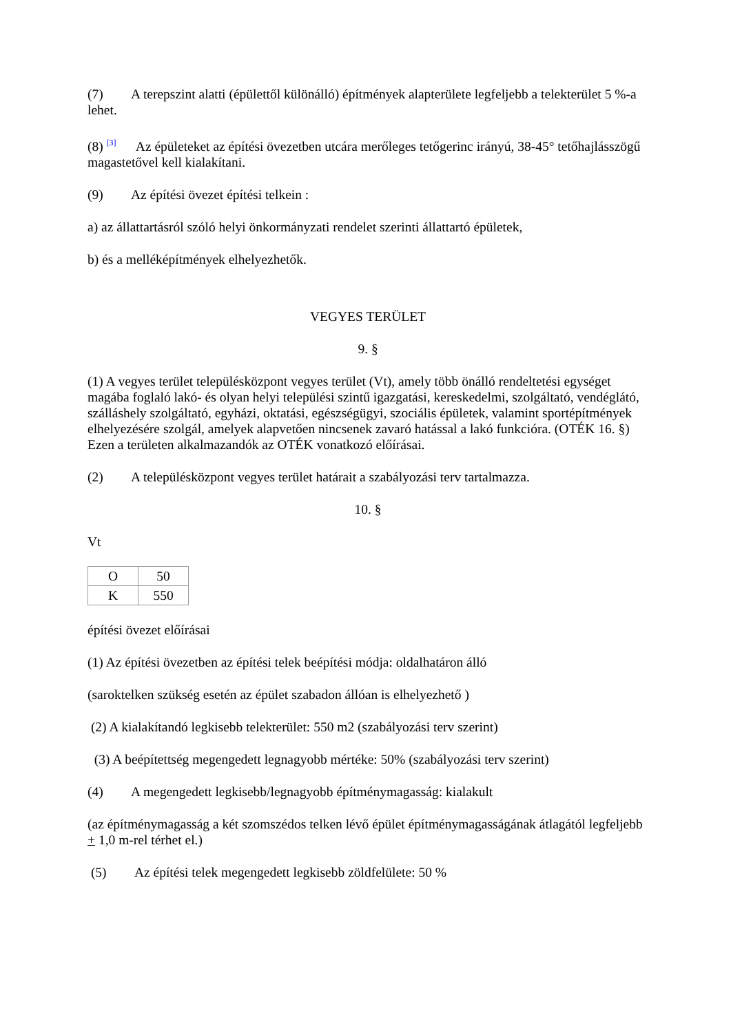(7) A terepszint alatti (épülettől különálló) építmények alapterülete legfeljebb a telekterület 5 %-a lehet.
(8) <sup>[3]</sup> Az épületeket az építési övezetben utcára merőleges tetőgerinc irányú, 38-45° tetőhajlásszögű magastetővel kell kialakítani.
(9) Az építési övezet építési telkein :
a) az állattartásról szóló helyi önkormányzati rendelet szerinti állattartó épületek,
b) és a melléképítmények elhelyezhetők.
VEGYES TERÜLET
9. §
(1) A vegyes terület településközpont vegyes terület (Vt), amely több önálló rendeltetési egységet magába foglaló lakó- és olyan helyi települési szintű igazgatási, kereskedelmi, szolgáltató, vendéglátó, szálláshely szolgáltató, egyházi, oktatási, egészségügyi, szociális épületek, valamint sportépítmények elhelyezésére szolgál, amelyek alapvetően nincsenek zavaró hatással a lakó funkcióra. (OTÉK 16. §) Ezen a területen alkalmazandók az OTÉK vonatkozó előírásai.
(2) A településközpont vegyes terület határait a szabályozási terv tartalmazza.
10. §
Vt
| O | 50 |
| K | 550 |
építési övezet előírásai
(1) Az építési övezetben az építési telek beépítési módja: oldalhatáron álló
(saroktelken szükség esetén az épület szabadon állóan is elhelyezhető )
(2) A kialakítandó legkisebb telekterület: 550 m2 (szabályozási terv szerint)
(3) A beépítettség megengedett legnagyobb mértéke: 50% (szabályozási terv szerint)
(4) A megengedett legkisebb/legnagyobb építménymagasság: kialakult
(az építménymagasság a két szomszédos telken lévő épület építménymagasságának átlagától legfeljebb + 1,0 m-rel térhet el.)
(5) Az építési telek megengedett legkisebb zöldfelülete: 50 %